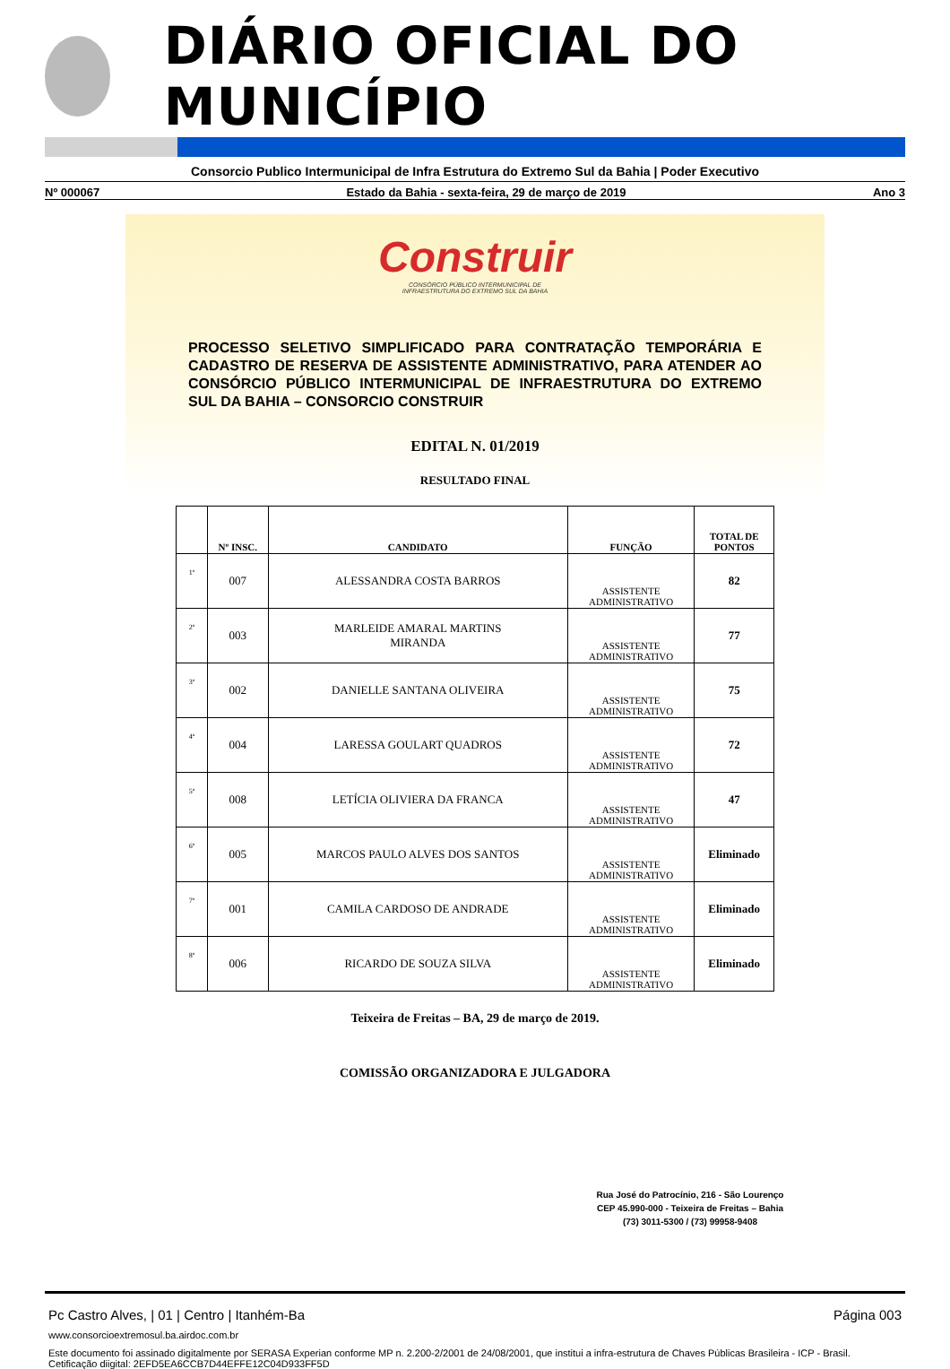DIÁRIO OFICIAL DO MUNICÍPIO
Consorcio Publico Intermunicipal de Infra Estrutura do Extremo Sul da Bahia | Poder Executivo
Nº 000067 Estado da Bahia - sexta-feira, 29 de março de 2019 Ano 3
Construir
CONSÓRCIO PÚBLICO INTERMUNICIPAL DE
INFRAESTRUTURA DO EXTREMO SUL DA BAHIA
PROCESSO SELETIVO SIMPLIFICADO PARA CONTRATAÇÃO TEMPORÁRIA E CADASTRO DE RESERVA DE ASSISTENTE ADMINISTRATIVO, PARA ATENDER AO CONSÓRCIO PÚBLICO INTERMUNICIPAL DE INFRAESTRUTURA DO EXTREMO SUL DA BAHIA – CONSORCIO CONSTRUIR
EDITAL N. 01/2019
RESULTADO FINAL
| | Nº INSC. | CANDIDATO | FUNÇÃO | TOTAL DE PONTOS |
| --- | --- | --- | --- | --- |
| 1º | 007 | ALESSANDRA COSTA BARROS | ASSISTENTE ADMINISTRATIVO | 82 |
| 2º | 003 | MARLEIDE AMARAL MARTINS MIRANDA | ASSISTENTE ADMINISTRATIVO | 77 |
| 3º | 002 | DANIELLE SANTANA OLIVEIRA | ASSISTENTE ADMINISTRATIVO | 75 |
| 4º | 004 | LARESSA GOULART QUADROS | ASSISTENTE ADMINISTRATIVO | 72 |
| 5º | 008 | LETÍCIA OLIVIERA DA FRANCA | ASSISTENTE ADMINISTRATIVO | 47 |
| 6º | 005 | MARCOS PAULO ALVES DOS SANTOS | ASSISTENTE ADMINISTRATIVO | Eliminado |
| 7º | 001 | CAMILA CARDOSO DE ANDRADE | ASSISTENTE ADMINISTRATIVO | Eliminado |
| 8º | 006 | RICARDO DE SOUZA SILVA | ASSISTENTE ADMINISTRATIVO | Eliminado |
Teixeira de Freitas – BA, 29 de março de 2019.
COMISSÃO ORGANIZADORA E JULGADORA
Rua José do Patrocínio, 216 - São Lourenço
CEP 45.990-000 - Teixeira de Freitas – Bahia
(73) 3011-5300 / (73) 99958-9408
Pc Castro Alves, | 01 | Centro | Itanhém-Ba Página 003
www.consorcioextremosul.ba.airdoc.com.br
Este documento foi assinado digitalmente por SERASA Experian conforme MP n. 2.200-2/2001 de 24/08/2001, que institui a infra-estrutura de Chaves Públicas Brasileira - ICP - Brasil. Cetificação diigital: 2EFD5EA6CCB7D44EFFE12C04D933FF5D